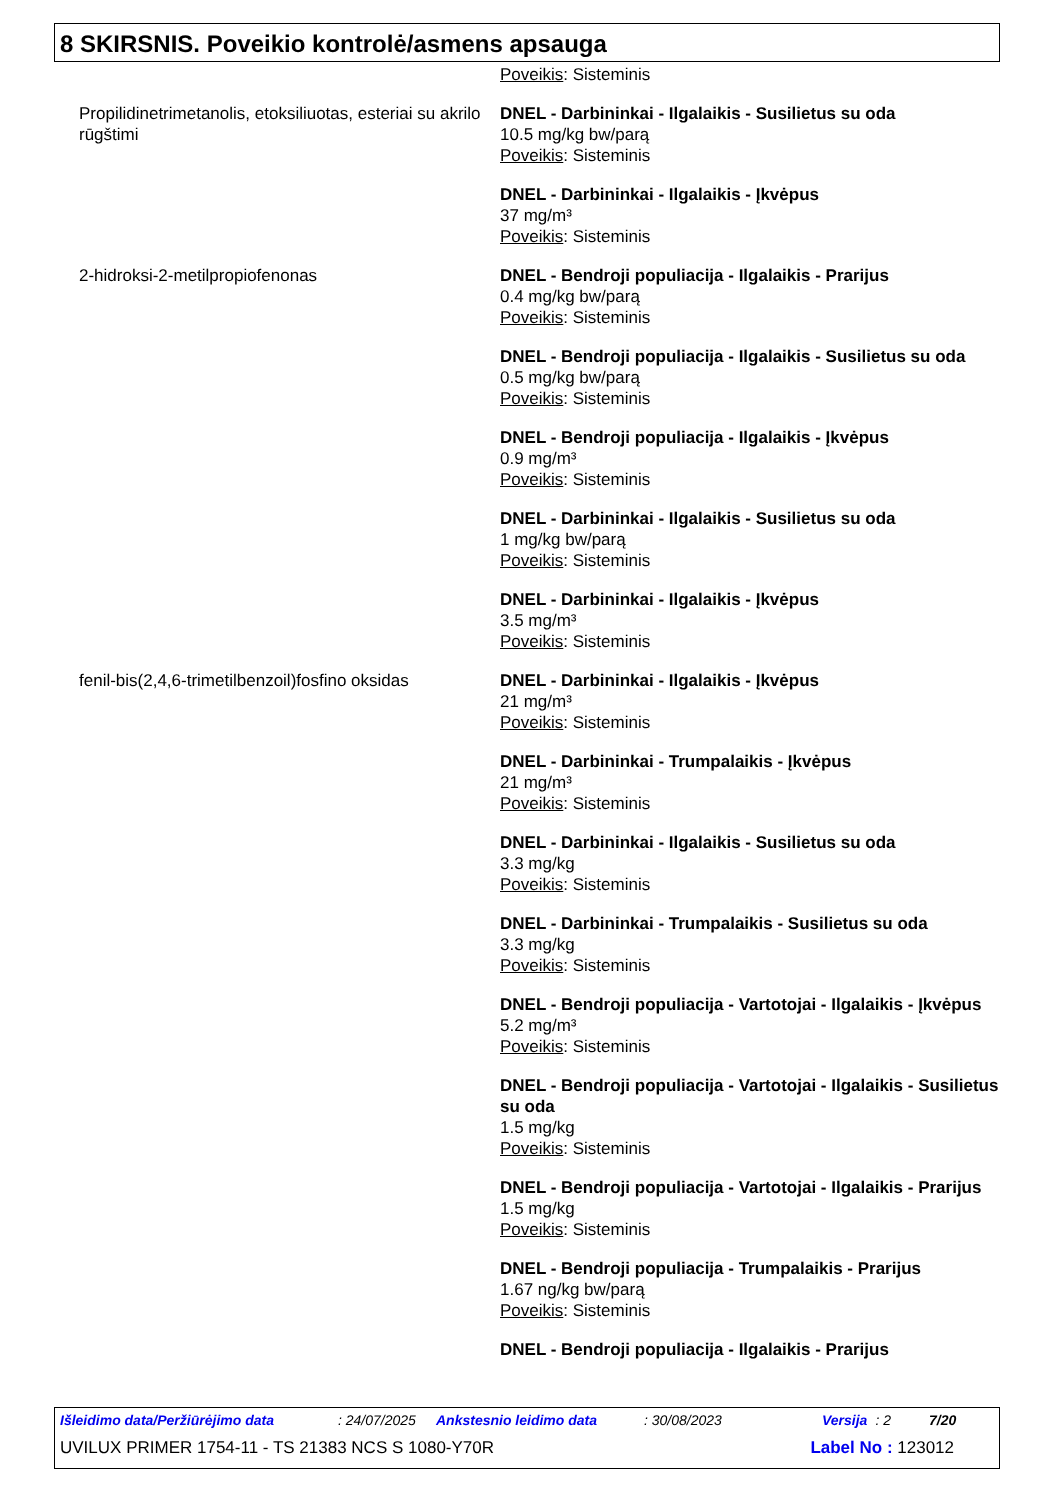8 SKIRSNIS. Poveikio kontrolė/asmens apsauga
Poveikis: Sisteminis
Propilidinetrimetanolis, etoksiliuotas, esteriai su akrilo rūgštimi
DNEL - Darbininkai - Ilgalaikis - Susilietus su oda
10.5 mg/kg bw/parą
Poveikis: Sisteminis
DNEL - Darbininkai - Ilgalaikis - Įkvėpus
37 mg/m³
Poveikis: Sisteminis
2-hidroksi-2-metilpropiofenonas DNEL - Bendroji populiacija - Ilgalaikis - Prarijus
0.4 mg/kg bw/parą
Poveikis: Sisteminis
DNEL - Bendroji populiacija - Ilgalaikis - Susilietus su oda
0.5 mg/kg bw/parą
Poveikis: Sisteminis
DNEL - Bendroji populiacija - Ilgalaikis - Įkvėpus
0.9 mg/m³
Poveikis: Sisteminis
DNEL - Darbininkai - Ilgalaikis - Susilietus su oda
1 mg/kg bw/parą
Poveikis: Sisteminis
DNEL - Darbininkai - Ilgalaikis - Įkvėpus
3.5 mg/m³
Poveikis: Sisteminis
fenil-bis(2,4,6-trimetilbenzoil)fosfino oksidas
DNEL - Darbininkai - Ilgalaikis - Įkvėpus
21 mg/m³
Poveikis: Sisteminis
DNEL - Darbininkai - Trumpalaikis - Įkvėpus
21 mg/m³
Poveikis: Sisteminis
DNEL - Darbininkai - Ilgalaikis - Susilietus su oda
3.3 mg/kg
Poveikis: Sisteminis
DNEL - Darbininkai - Trumpalaikis - Susilietus su oda
3.3 mg/kg
Poveikis: Sisteminis
DNEL - Bendroji populiacija - Vartotojai - Ilgalaikis - Įkvėpus
5.2 mg/m³
Poveikis: Sisteminis
DNEL - Bendroji populiacija - Vartotojai - Ilgalaikis - Susilietus su oda
1.5 mg/kg
Poveikis: Sisteminis
DNEL - Bendroji populiacija - Vartotojai - Ilgalaikis - Prarijus
1.5 mg/kg
Poveikis: Sisteminis
DNEL - Bendroji populiacija - Trumpalaikis - Prarijus
1.67 ng/kg bw/parą
Poveikis: Sisteminis
DNEL - Bendroji populiacija - Ilgalaikis - Prarijus
Išleidimo data/Peržiūrėjimo data: 24/07/2025 Ankstesnio leidimo data: 30/08/2023 Versija: 2 7/20
UVILUX PRIMER 1754-11 - TS 21383 NCS S 1080-Y70R Label No : 123012